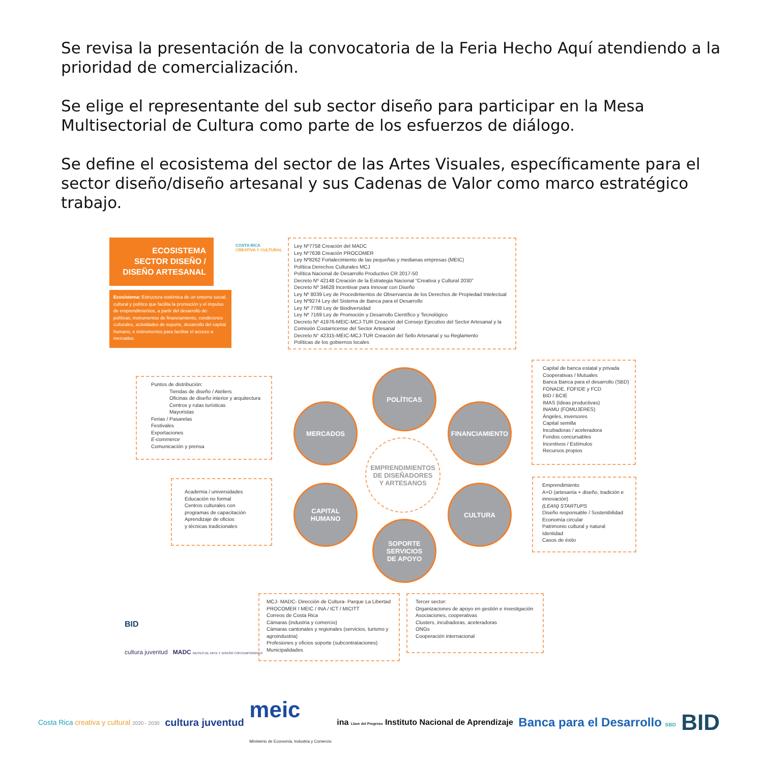Se revisa la presentación de la convocatoria de la Feria Hecho Aquí atendiendo a la prioridad de comercialización.
Se elige el representante del sub sector diseño para participar en la Mesa Multisectorial de Cultura como parte de los esfuerzos de diálogo.
Se define el ecosistema del sector de las Artes Visuales, específicamente para el sector diseño/diseño artesanal y sus Cadenas de Valor como marco estratégico trabajo.
ECOSISTEMA
SECTOR DISEÑO /
DISEÑO ARTESANAL
COSTA RICA
CREATIVA Y CULTURAL
Ecosistema: Estructura sistémica de un entorno social, cultural y político que facilita la promoción y el impulso de emprendimientos, a partir del desarrollo de: políticas, instrumentos de financiamiento, condiciones culturales, actividades de soporte, desarrollo del capital humano, e instrumentos para facilitar el acceso a mercados.
Ley Nº7758 Creación del MADC
Ley Nº7638 Creación PROCOMER
Ley Nº8262 Fortalecimiento de las pequeñas y medianas empresas (MEIC)
Política Derechos Culturales MCJ
Política Nacional de Desarrollo Productivo CR 2017-50
Decreto Nº 42148 Creación de la Estrategia Nacional “Creativa y Cultural 2030”
Decreto Nº 34628 Incentivar para Innovar con Diseño
Ley Nº 8039 Ley de Procedimientos de Observancia de los Derechos de Propiedad Intelectual
Ley Nº9274 Ley del Sistema de Banca para el Desarrollo
Ley Nº 7788 Ley de Biodiversidad
Ley Nº 7169 Ley de Promoción y Desarrollo Científico y Tecnológico
Decreto Nº 41976-MEIC-MCJ-TUR Creación del Consejo Ejecutivo del Sector Artesanal y la Comisión Costarricense del Sector Artesanal
Decreto N° 42315-MEIC-MCJ-TUR Creación del Sello Artesanal y su Reglamento
Políticas de los gobiernos locales
Puntos de distribución:
Tiendas de diseño / Ateliers
Oficinas de diseño interior y arquitectura
Centros y rutas turísticas
Mayoristas
Ferias / Pasarelas
Festivales
Exportaciones
E-commerce
Comunicación y prensa
Capital de banca estatal y privada
Cooperativas / Mutuales
Banca Banca para el desarrollo (SBD)
FONADE, FOFIDE y FCD
BID / BCIE
IMAS (Ideas productivas)
INAMU (FOMUJERES)
Ángeles, inversores
Capital semilla
Incubadoras / aceleradora
Fondos concursables
Incentivos / Estímulos
Recursos propios
Academia / universidades
Educación no formal
Centros culturales con programas de capacitación
Aprendizaje de oficios
y técnicas tradicionales
Emprendimiento
A+D (artesanía + diseño, tradición e innovación)
(LEAN) STARTUPS
Diseño responsable / Sostenibilidad
Economía circular
Patrimonio cultural y natural
Identidad
Casos de éxito
POLÍTICAS
MERCADOS FINANCIAMIENTO
EMPRENDIMIENTOS
DE DISEÑADORES
Y ARTESANOS
CAPITAL
HUMANO
CULTURA
SOPORTE
SERVICIOS
DE APOYO
MCJ- MADC- Dirección de Cultura- Parque La Libertad
PROCOMER / MEIC / INA / ICT / MICITT
Correos de Costa Rica
Cámaras (industria y comercio)
Cámaras cantonales y regionales (servicios, turismo y agroindustria)
Profesiones y oficios soporte (subcontrataciones)
Municipalidades
Tercer sector:
Organizaciones de apoyo en gestión e investigación
Asociaciones, cooperativas
Clusters, incubadoras, aceleradoras
ONGs
Cooperación internacional
BID
cultura juventud MADC MUSEO DE ARTE Y DISEÑO CONTEMPORÁNEO
Costa Rica creativa y cultural 2020 - 2030
cultura juventud
meic
Ministerio de Economía, Industria y Comercio
ina Llave del Progreso Instituto Nacional de Aprendizaje
Banca para el Desarrollo SBD
BID